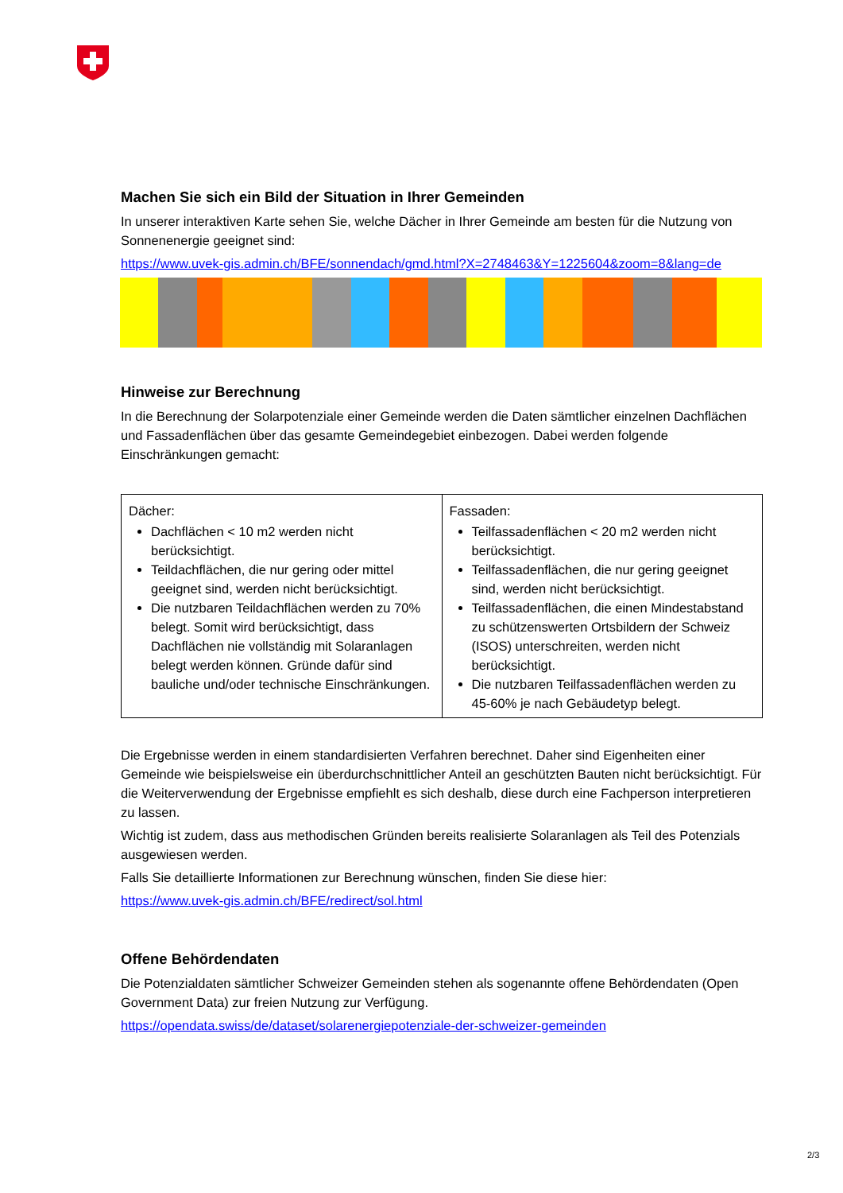Machen Sie sich ein Bild der Situation in Ihrer Gemeinden
In unserer interaktiven Karte sehen Sie, welche Dächer in Ihrer Gemeinde am besten für die Nutzung von Sonnenenergie geeignet sind:
https://www.uvek-gis.admin.ch/BFE/sonnendach/gmd.html?X=2748463&Y=1225604&zoom=8&lang=de
Hinweise zur Berechnung
In die Berechnung der Solarpotenziale einer Gemeinde werden die Daten sämtlicher einzelnen Dachflächen und Fassadenflächen über das gesamte Gemeindegebiet einbezogen. Dabei werden folgende Einschränkungen gemacht:
| Dächer: Dachflächen < 10 m2 werden nicht berücksichtigt. Teildachflächen, die nur gering oder mittel geeignet sind, werden nicht berücksichtigt. Die nutzbaren Teildachflächen werden zu 70% belegt. Somit wird berücksichtigt, dass Dachflächen nie vollständig mit Solaranlagen belegt werden können. Gründe dafür sind bauliche und/oder technische Einschränkungen. | Fassaden: Teilfassadenflächen < 20 m2 werden nicht berücksichtigt. Teilfassadenflächen, die nur gering geeignet sind, werden nicht berücksichtigt. Teilfassadenflächen, die einen Mindestabstand zu schützenswerten Ortsbildern der Schweiz (ISOS) unterschreiten, werden nicht berücksichtigt. Die nutzbaren Teilfassadenflächen werden zu 45-60% je nach Gebäudetyp belegt. |
Die Ergebnisse werden in einem standardisierten Verfahren berechnet. Daher sind Eigenheiten einer Gemeinde wie beispielsweise ein überdurchschnittlicher Anteil an geschützten Bauten nicht berücksichtigt. Für die Weiterverwendung der Ergebnisse empfiehlt es sich deshalb, diese durch eine Fachperson interpretieren zu lassen.
Wichtig ist zudem, dass aus methodischen Gründen bereits realisierte Solaranlagen als Teil des Potenzials ausgewiesen werden.
Falls Sie detaillierte Informationen zur Berechnung wünschen, finden Sie diese hier:
https://www.uvek-gis.admin.ch/BFE/redirect/sol.html
Offene Behördendaten
Die Potenzialdaten sämtlicher Schweizer Gemeinden stehen als sogenannte offene Behördendaten (Open Government Data) zur freien Nutzung zur Verfügung.
https://opendata.swiss/de/dataset/solarenergiepotenziale-der-schweizer-gemeinden
2/3